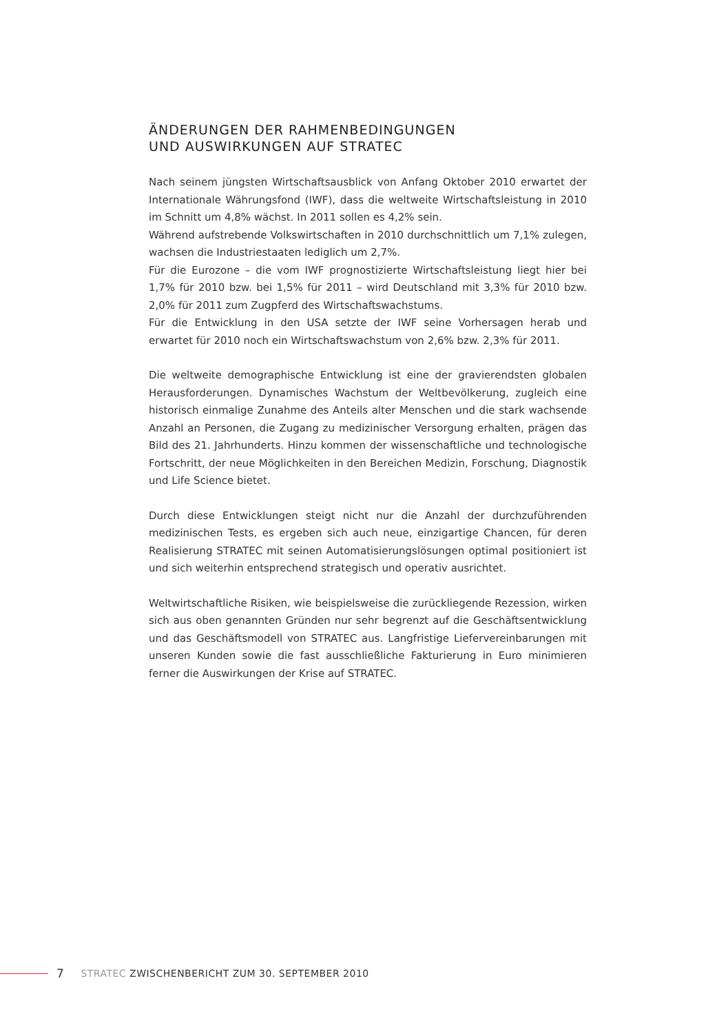ÄNDERUNGEN DER RAHMENBEDINGUNGEN
UND AUSWIRKUNGEN AUF STRATEC
Nach seinem jüngsten Wirtschaftsausblick von Anfang Oktober 2010 erwartet der Internationale Währungsfond (IWF), dass die weltweite Wirtschaftsleistung in 2010 im Schnitt um 4,8% wächst. In 2011 sollen es 4,2% sein.
Während aufstrebende Volkswirtschaften in 2010 durchschnittlich um 7,1% zulegen, wachsen die Industriestaaten lediglich um 2,7%.
Für die Eurozone – die vom IWF prognostizierte Wirtschaftsleistung liegt hier bei 1,7% für 2010 bzw. bei 1,5% für 2011 – wird Deutschland mit 3,3% für 2010 bzw. 2,0% für 2011 zum Zugpferd des Wirtschaftswachstums.
Für die Entwicklung in den USA setzte der IWF seine Vorhersagen herab und erwartet für 2010 noch ein Wirtschaftswachstum von 2,6% bzw. 2,3% für 2011.
Die weltweite demographische Entwicklung ist eine der gravierendsten globalen Herausforderungen. Dynamisches Wachstum der Weltbevölkerung, zugleich eine historisch einmalige Zunahme des Anteils alter Menschen und die stark wachsende Anzahl an Personen, die Zugang zu medizinischer Versorgung erhalten, prägen das Bild des 21. Jahrhunderts. Hinzu kommen der wissenschaftliche und technologische Fortschritt, der neue Möglichkeiten in den Bereichen Medizin, Forschung, Diagnostik und Life Science bietet.
Durch diese Entwicklungen steigt nicht nur die Anzahl der durchzuführenden medizinischen Tests, es ergeben sich auch neue, einzigartige Chancen, für deren Realisierung STRATEC mit seinen Automatisierungslösungen optimal positioniert ist und sich weiterhin entsprechend strategisch und operativ ausrichtet.
Weltwirtschaftliche Risiken, wie beispielsweise die zurückliegende Rezession, wirken sich aus oben genannten Gründen nur sehr begrenzt auf die Geschäftsentwicklung und das Geschäftsmodell von STRATEC aus. Langfristige Liefervereinbarungen mit unseren Kunden sowie die fast ausschließliche Fakturierung in Euro minimieren ferner die Auswirkungen der Krise auf STRATEC.
7 STRATEC ZWISCHENBERICHT ZUM 30. SEPTEMBER 2010